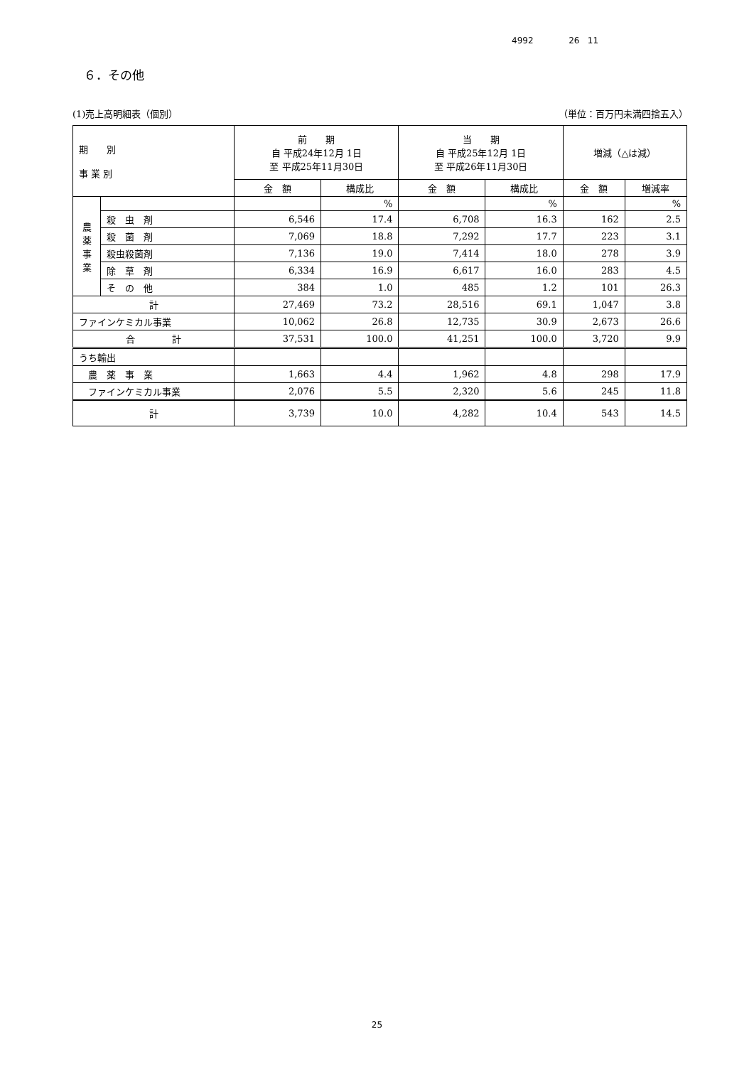4992 26 11
６．その他
(1)売上高明細表（個別） （単位：百万円未満四捨五入）
| 期 別 事 業 別 | | 前 期 自 平成24年12月 1日 至 平成25年11月30日 | | 当 期 自 平成25年12月 1日 至 平成26年11月30日 | | 増減（△は減） | |
| --- | --- | --- | --- | --- | --- | --- | --- |
| | | 金 額 | 構成比 | 金 額 | 構成比 | 金 額 | 増減率 |
| 農 薬 事 業 | | | % | | % | | % |
| | 殺 虫 剤 | 6,546 | 17.4 | 6,708 | 16.3 | 162 | 2.5 |
| | 殺 菌 剤 | 7,069 | 18.8 | 7,292 | 17.7 | 223 | 3.1 |
| | 殺虫殺菌剤 | 7,136 | 19.0 | 7,414 | 18.0 | 278 | 3.9 |
| | 除 草 剤 | 6,334 | 16.9 | 6,617 | 16.0 | 283 | 4.5 |
| | そ の 他 | 384 | 1.0 | 485 | 1.2 | 101 | 26.3 |
| 計 | | 27,469 | 73.2 | 28,516 | 69.1 | 1,047 | 3.8 |
| ファインケミカル事業 | | 10,062 | 26.8 | 12,735 | 30.9 | 2,673 | 26.6 |
| 合 計 | | 37,531 | 100.0 | 41,251 | 100.0 | 3,720 | 9.9 |
| うち輸出 | | | | | | | |
| 農 薬 事 業 | | 1,663 | 4.4 | 1,962 | 4.8 | 298 | 17.9 |
| ファインケミカル事業 | | 2,076 | 5.5 | 2,320 | 5.6 | 245 | 11.8 |
| 計 | | 3,739 | 10.0 | 4,282 | 10.4 | 543 | 14.5 |
25